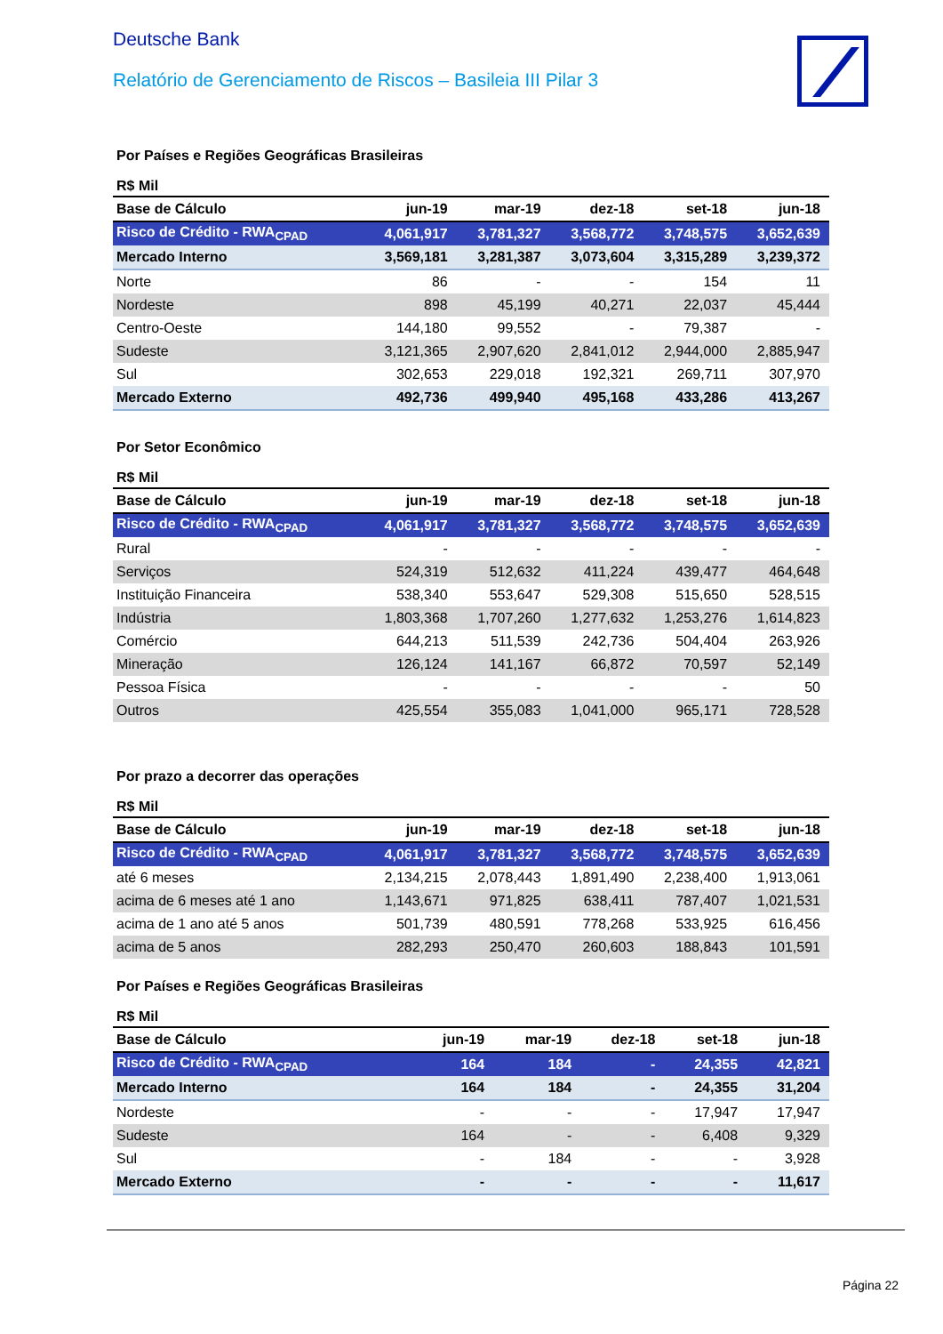Deutsche Bank
Relatório de Gerenciamento de Riscos – Basileia III Pilar 3
Por Países e Regiões Geográficas Brasileiras
R$ Mil
| Base de Cálculo | jun-19 | mar-19 | dez-18 | set-18 | jun-18 |
| --- | --- | --- | --- | --- | --- |
| Risco de Crédito - RWA<sub>CPAD</sub> | 4,061,917 | 3,781,327 | 3,568,772 | 3,748,575 | 3,652,639 |
| Mercado Interno | 3,569,181 | 3,281,387 | 3,073,604 | 3,315,289 | 3,239,372 |
| Norte | 86 | - | - | 154 | 11 |
| Nordeste | 898 | 45,199 | 40,271 | 22,037 | 45,444 |
| Centro-Oeste | 144,180 | 99,552 | - | 79,387 | - |
| Sudeste | 3,121,365 | 2,907,620 | 2,841,012 | 2,944,000 | 2,885,947 |
| Sul | 302,653 | 229,018 | 192,321 | 269,711 | 307,970 |
| Mercado Externo | 492,736 | 499,940 | 495,168 | 433,286 | 413,267 |
Por Setor Econômico
R$ Mil
| Base de Cálculo | jun-19 | mar-19 | dez-18 | set-18 | jun-18 |
| --- | --- | --- | --- | --- | --- |
| Risco de Crédito - RWA<sub>CPAD</sub> | 4,061,917 | 3,781,327 | 3,568,772 | 3,748,575 | 3,652,639 |
| Rural | - | - | - | - | - |
| Serviços | 524,319 | 512,632 | 411,224 | 439,477 | 464,648 |
| Instituição Financeira | 538,340 | 553,647 | 529,308 | 515,650 | 528,515 |
| Indústria | 1,803,368 | 1,707,260 | 1,277,632 | 1,253,276 | 1,614,823 |
| Comércio | 644,213 | 511,539 | 242,736 | 504,404 | 263,926 |
| Mineração | 126,124 | 141,167 | 66,872 | 70,597 | 52,149 |
| Pessoa Física | - | - | - | - | 50 |
| Outros | 425,554 | 355,083 | 1,041,000 | 965,171 | 728,528 |
Por prazo a decorrer das operações
R$ Mil
| Base de Cálculo | jun-19 | mar-19 | dez-18 | set-18 | jun-18 |
| --- | --- | --- | --- | --- | --- |
| Risco de Crédito - RWA<sub>CPAD</sub> | 4,061,917 | 3,781,327 | 3,568,772 | 3,748,575 | 3,652,639 |
| até 6 meses | 2,134,215 | 2,078,443 | 1,891,490 | 2,238,400 | 1,913,061 |
| acima de 6 meses até 1 ano | 1,143,671 | 971,825 | 638,411 | 787,407 | 1,021,531 |
| acima de 1 ano até 5 anos | 501,739 | 480,591 | 778,268 | 533,925 | 616,456 |
| acima de 5 anos | 282,293 | 250,470 | 260,603 | 188,843 | 101,591 |
Por Países e Regiões Geográficas Brasileiras
R$ Mil
| Base de Cálculo | jun-19 | mar-19 | dez-18 | set-18 | jun-18 |
| --- | --- | --- | --- | --- | --- |
| Risco de Crédito - RWA<sub>CPAD</sub> | 164 | 184 | - | 24,355 | 42,821 |
| Mercado Interno | 164 | 184 | - | 24,355 | 31,204 |
| Nordeste | - | - | - | 17,947 | 17,947 |
| Sudeste | 164 | - | - | 6,408 | 9,329 |
| Sul | - | 184 | - | - | 3,928 |
| Mercado Externo | - | - | - | - | 11,617 |
Página 22